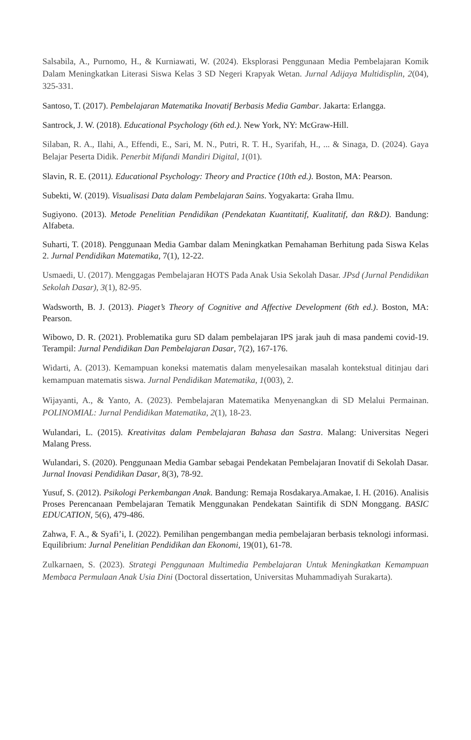Salsabila, A., Purnomo, H., & Kurniawati, W. (2024). Eksplorasi Penggunaan Media Pembelajaran Komik Dalam Meningkatkan Literasi Siswa Kelas 3 SD Negeri Krapyak Wetan. Jurnal Adijaya Multidisplin, 2(04), 325-331.
Santoso, T. (2017). Pembelajaran Matematika Inovatif Berbasis Media Gambar. Jakarta: Erlangga.
Santrock, J. W. (2018). Educational Psychology (6th ed.). New York, NY: McGraw-Hill.
Silaban, R. A., Ilahi, A., Effendi, E., Sari, M. N., Putri, R. T. H., Syarifah, H., ... & Sinaga, D. (2024). Gaya Belajar Peserta Didik. Penerbit Mifandi Mandiri Digital, 1(01).
Slavin, R. E. (2011). Educational Psychology: Theory and Practice (10th ed.). Boston, MA: Pearson.
Subekti, W. (2019). Visualisasi Data dalam Pembelajaran Sains. Yogyakarta: Graha Ilmu.
Sugiyono. (2013). Metode Penelitian Pendidikan (Pendekatan Kuantitatif, Kualitatif, dan R&D). Bandung: Alfabeta.
Suharti, T. (2018). Penggunaan Media Gambar dalam Meningkatkan Pemahaman Berhitung pada Siswa Kelas 2. Jurnal Pendidikan Matematika, 7(1), 12-22.
Usmaedi, U. (2017). Menggagas Pembelajaran HOTS Pada Anak Usia Sekolah Dasar. JPsd (Jurnal Pendidikan Sekolah Dasar), 3(1), 82-95.
Wadsworth, B. J. (2013). Piaget’s Theory of Cognitive and Affective Development (6th ed.). Boston, MA: Pearson.
Wibowo, D. R. (2021). Problematika guru SD dalam pembelajaran IPS jarak jauh di masa pandemi covid-19. Terampil: Jurnal Pendidikan Dan Pembelajaran Dasar, 7(2), 167-176.
Widarti, A. (2013). Kemampuan koneksi matematis dalam menyelesaikan masalah kontekstual ditinjau dari kemampuan matematis siswa. Jurnal Pendidikan Matematika, 1(003), 2.
Wijayanti, A., & Yanto, A. (2023). Pembelajaran Matematika Menyenangkan di SD Melalui Permainan. POLINOMIAL: Jurnal Pendidikan Matematika, 2(1), 18-23.
Wulandari, L. (2015). Kreativitas dalam Pembelajaran Bahasa dan Sastra. Malang: Universitas Negeri Malang Press.
Wulandari, S. (2020). Penggunaan Media Gambar sebagai Pendekatan Pembelajaran Inovatif di Sekolah Dasar. Jurnal Inovasi Pendidikan Dasar, 8(3), 78-92.
Yusuf, S. (2012). Psikologi Perkembangan Anak. Bandung: Remaja Rosdakarya.Amakae, I. H. (2016). Analisis Proses Perencanaan Pembelajaran Tematik Menggunakan Pendekatan Saintifik di SDN Monggang. BASIC EDUCATION, 5(6), 479-486.
Zahwa, F. A., & Syafi’i, I. (2022). Pemilihan pengembangan media pembelajaran berbasis teknologi informasi. Equilibrium: Jurnal Penelitian Pendidikan dan Ekonomi, 19(01), 61-78.
Zulkarnaen, S. (2023). Strategi Penggunaan Multimedia Pembelajaran Untuk Meningkatkan Kemampuan Membaca Permulaan Anak Usia Dini (Doctoral dissertation, Universitas Muhammadiyah Surakarta).